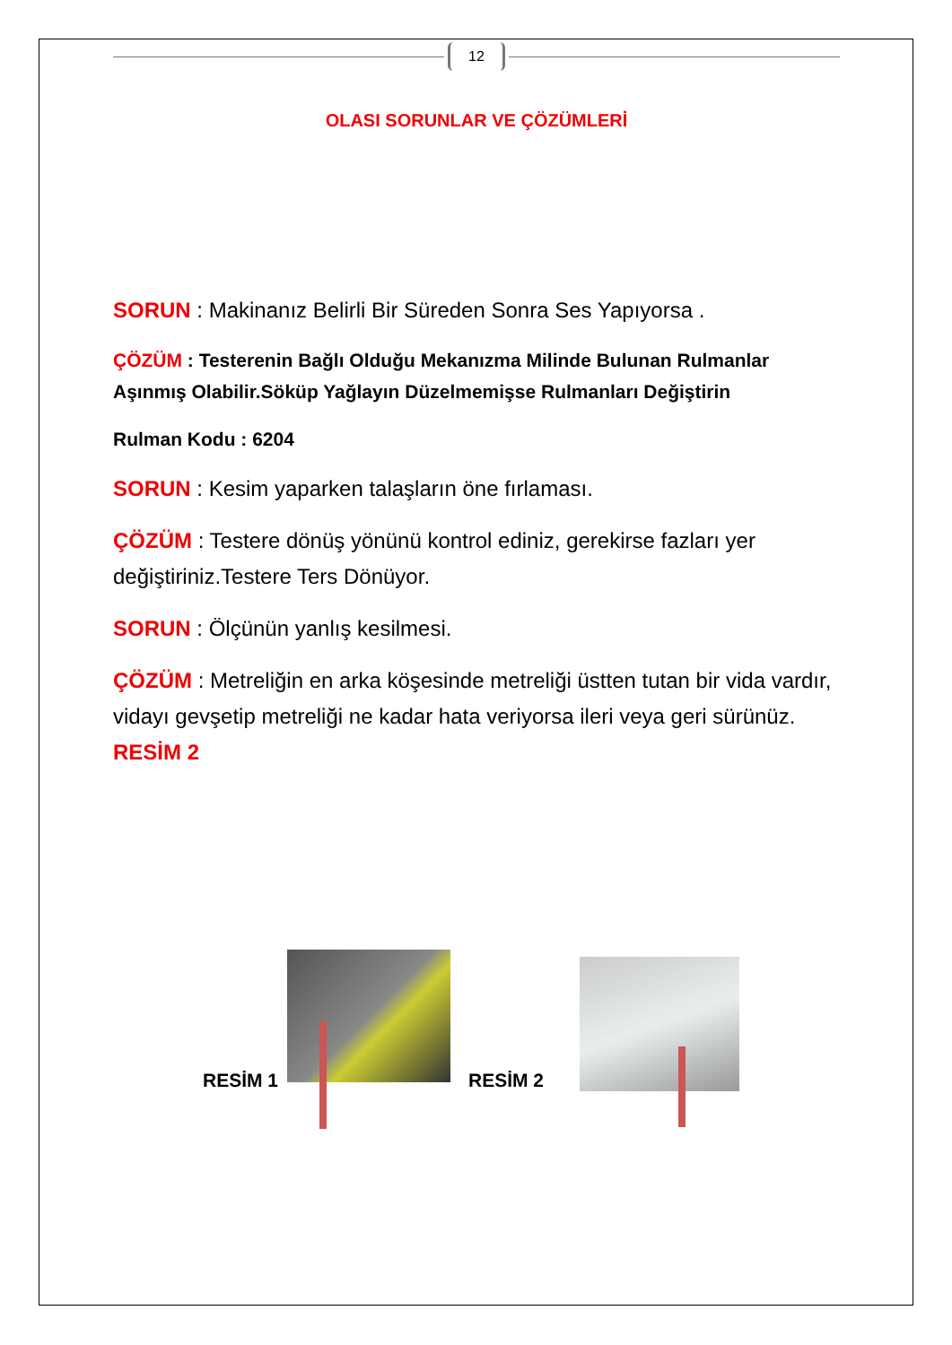12
OLASI SORUNLAR VE ÇÖZÜMLERİ
SORUN : Makinanız Belirli Bir Süreden Sonra Ses Yapıyorsa .
ÇÖZÜM : Testerenin Bağlı Olduğu Mekanızma Milinde Bulunan Rulmanlar Aşınmış Olabilir.Söküp Yağlayın Düzelmemişse Rulmanları Değiştirin
Rulman Kodu : 6204
SORUN : Kesim yaparken talaşların öne fırlaması.
ÇÖZÜM : Testere dönüş yönünü kontrol ediniz, gerekirse fazları yer değiştiriniz.Testere Ters Dönüyor.
SORUN : Ölçünün yanlış kesilmesi.
ÇÖZÜM : Metreliğin en arka köşesinde metreliği üstten tutan bir vida vardır, vidayı gevşetip metreliği ne kadar hata veriyorsa ileri veya geri sürünüz. RESİM 2
RESİM 1
RESİM 2